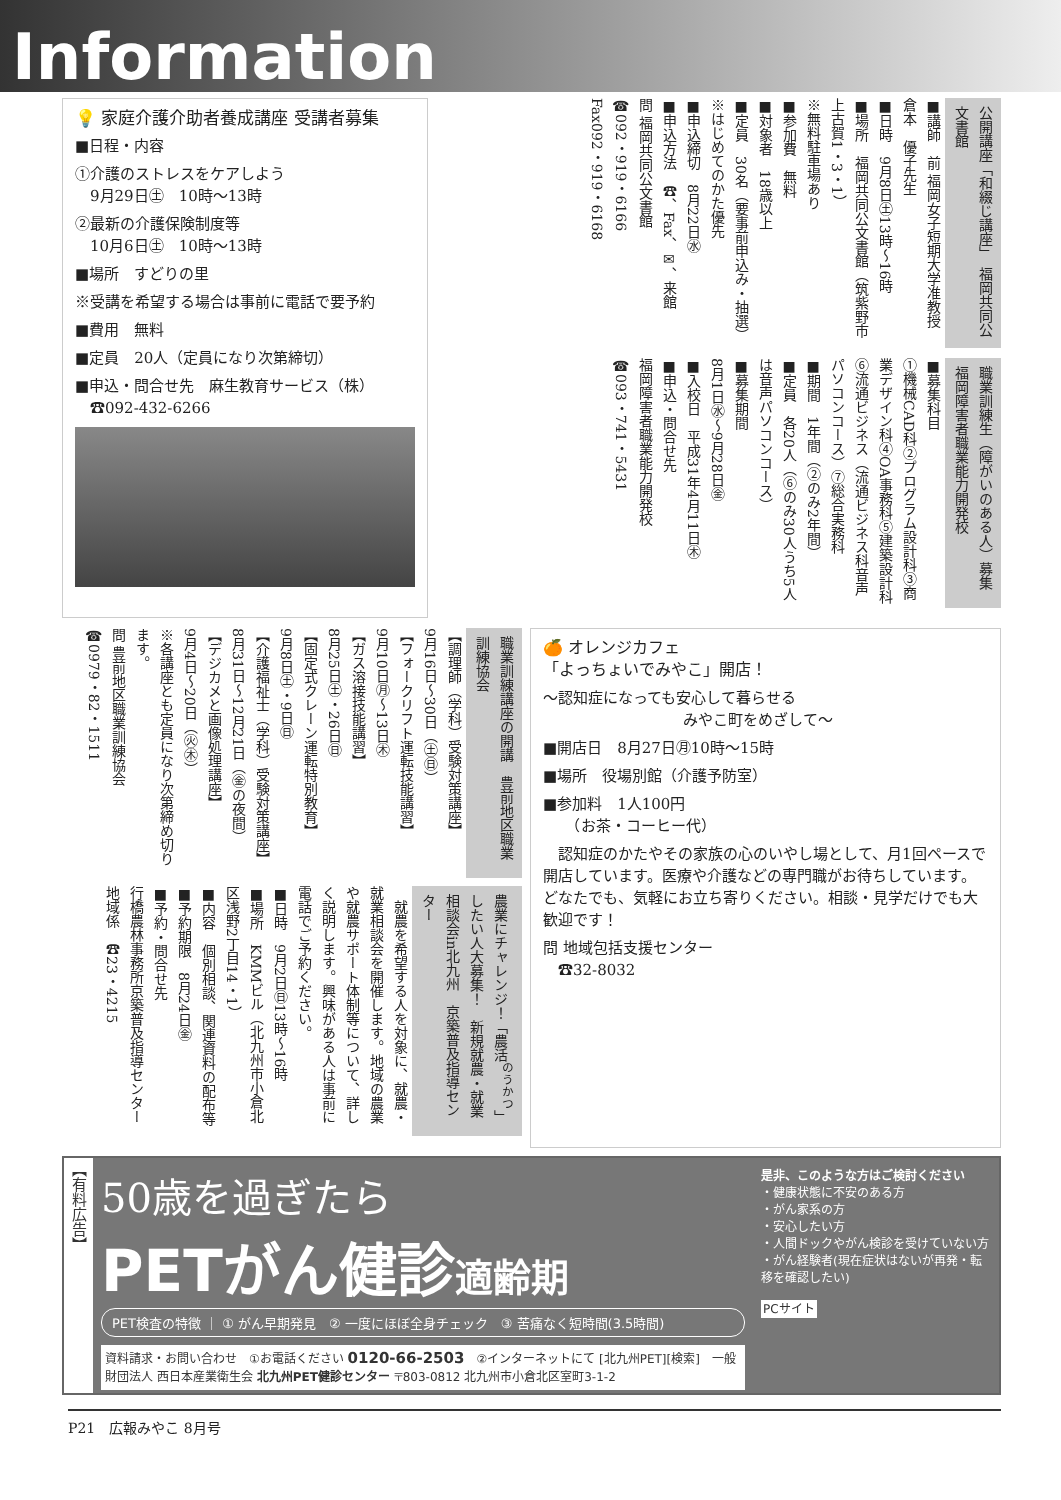Information
💡 家庭介護介助者養成講座 受講者募集
■日程・内容
①介護のストレスをケアしよう
　9月29日㊏　10時～13時
②最新の介護保険制度等
　10月6日㊏　10時～13時
■場所　すどりの里
※受講を希望する場合は事前に電話で要予約
■費用　無料
■定員　20人（定員になり次第締切）
■申込・問合せ先　麻生教育サービス（株）
　☎092-432-6266
公開講座「和綴じ講座」　福岡共同公文書館
■講師　前 福岡女子短期大学准教授　倉本　優子先生
■日時　9月8日㊏13時～16時
■場所　福岡共同公文書館（筑紫野市上古賀1・3・1）
※無料駐車場あり
■参加費　無料
■対象者　18歳以上
■定員　30名（要事前申込み・抽選）※はじめてのかた優先
■申込締切　8月22日㊌
■申込方法　☎、Fax、✉、来館
問 福岡共同公文書館
☎092・919・6166
Fax092・919・6168
職業訓練生（障がいのある人）募集　福岡障害者職業能力開発校
■募集科目
①機械CAD科②プログラム設計科③商業デザイン科④OA事務科⑤建築設計科⑥流通ビジネス（流通ビジネス科音声パソコンコース）⑦総合実務科
■期間　1年間（②のみ2年間）
■定員　各20人（⑥のみ30人うち5人は音声パソコンコース）
■募集期間
8月1日㊌～9月28日㊎
■入校日　平成31年4月11日㊍
■申込・問合せ先
福岡障害者職業能力開発校
☎093・741・5431
職業訓練講座の開講　豊前地区職業訓練協会
【調理師（学科）受験対策講座】
9月16日～30日（㊏㊐）
【フォークリフト運転技能講習】
9月10日㊊～13日㊍
【ガス溶接技能講習】
8月25日㊏・26日㊐
【固定式クレーン運転特別教育】
9月8日㊏・9日㊐
【介護福祉士（学科）受験対策講座】
8月31日～12月21日（㊎の夜間）
【デジカメと画像処理講座】
9月4日～20日（㊋㊍）
※各講座とも定員になり次第締め切ります。
問 豊前地区職業訓練協会
☎0979・82・1511
農業にチャレンジ！「農活<sup>のうかつ</sup>」したい人大募集！　新規就農・就業相談会in北九州　京築普及指導センター
　就農を希望する人を対象に、就農・就業相談会を開催します。地域の農業や就農サポート体制等について、詳しく説明します。興味がある人は事前に電話でご予約ください。
■日時　9月2日㊐13時～16時
■場所　KMMビル（北九州市小倉北区浅野2丁目14・1）
■内容　個別相談、関連資料の配布等
■予約期限　8月24日㊎
■予約・問合せ先
行橋農林事務所京築普及指導センター地域係　☎23・4215
🍊 オレンジカフェ
「よっちょいでみやこ」開店！
～認知症になっても安心して暮らせる
みやこ町をめざして～
■開店日　8月27日㊊10時～15時
■場所　役場別館（介護予防室）
■参加料　1人100円
　　（お茶・コーヒー代）
　認知症のかたやその家族の心のいやし場として、月1回ペースで開店しています。医療や介護などの専門職がお待ちしています。どなたでも、気軽にお立ち寄りください。相談・見学だけでも大歓迎です！
問 地域包括支援センター
　☎32-8032
【有料広告】
50歳を過ぎたら
PETがん健診適齢期
PET検査の特徴 ｜ ① がん早期発見　② 一度にほぼ全身チェック　③ 苦痛なく短時間(3.5時間)
資料請求・お問い合わせ　①お電話ください 0120-66-2503　②インターネットにて [北九州PET][検索]　一般財団法人 西日本産業衛生会 北九州PET健診センター 〒803-0812 北九州市小倉北区室町3-1-2
是非、このような方はご検討ください
・健康状態に不安のある方
・がん家系の方
・安心したい方
・人間ドックやがん検診を受けていない方
・がん経験者(現在症状はないが再発・転移を確認したい)
PCサイト
P21　広報みやこ 8月号